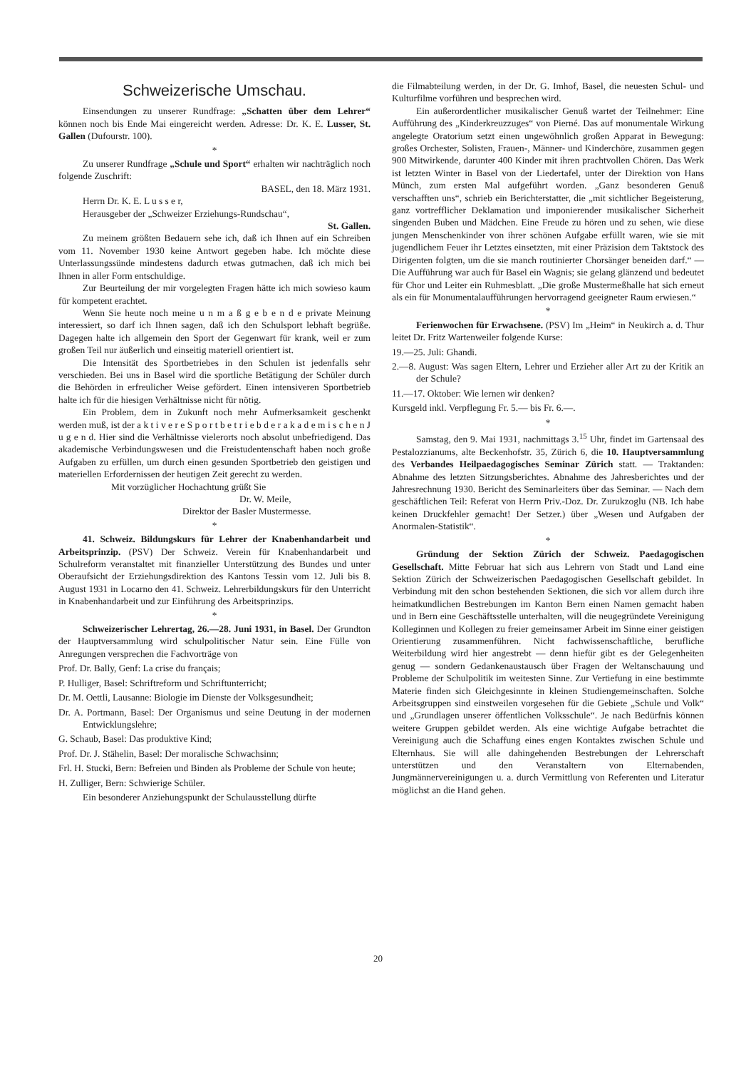Schweizerische Umschau.
Einsendungen zu unserer Rundfrage: „Schatten über dem Lehrer“ können noch bis Ende Mai eingereicht werden. Adresse: Dr. K. E. Lusser, St. Gallen (Dufourstr. 100).
*
Zu unserer Rundfrage „Schule und Sport“ erhalten wir nachträglich noch folgende Zuschrift:
BASEL, den 18. März 1931.
Herrn Dr. K. E. L u s s e r,
Herausgeber der „Schweizer Erziehungs-Rundschau“,
St. Gallen.
Zu meinem größten Bedauern sehe ich, daß ich Ihnen auf ein Schreiben vom 11. November 1930 keine Antwort gegeben habe. Ich möchte diese Unterlassungssünde mindestens dadurch etwas gutmachen, daß ich mich bei Ihnen in aller Form entschuldige.
Zur Beurteilung der mir vorgelegten Fragen hätte ich mich sowieso kaum für kompetent erachtet.
Wenn Sie heute noch meine u n m a ß g e b e n d e private Meinung interessiert, so darf ich Ihnen sagen, daß ich den Schulsport lebhaft begrüße. Dagegen halte ich allgemein den Sport der Gegenwart für krank, weil er zum großen Teil nur äußerlich und einseitig materiell orientiert ist.
Die Intensität des Sportbetriebes in den Schulen ist jedenfalls sehr verschieden. Bei uns in Basel wird die sportliche Betätigung der Schüler durch die Behörden in erfreulicher Weise gefördert. Einen intensiveren Sportbetrieb halte ich für die hiesigen Verhältnisse nicht für nötig.
Ein Problem, dem in Zukunft noch mehr Aufmerksamkeit geschenkt werden muß, ist der a k t i v e r e S p o r t b e t r i e b d e r a k a d e m i s c h e n J u g e n d. Hier sind die Verhältnisse vielerorts noch absolut unbefriedigend. Das akademische Verbindungswesen und die Freistudentenschaft haben noch große Aufgaben zu erfüllen, um durch einen gesunden Sportbetrieb den geistigen und materiellen Erfordernissen der heutigen Zeit gerecht zu werden.
Mit vorzüglicher Hochachtung grüßt Sie
Dr. W. Meile,
Direktor der Basler Mustermesse.
*
41. Schweiz. Bildungskurs für Lehrer der Knabenhandarbeit und Arbeitsprinzip. (PSV) Der Schweiz. Verein für Knabenhandarbeit und Schulreform veranstaltet mit finanzieller Unterstützung des Bundes und unter Oberaufsicht der Erziehungsdirektion des Kantons Tessin vom 12. Juli bis 8. August 1931 in Locarno den 41. Schweiz. Lehrerbildungskurs für den Unterricht in Knabenhandarbeit und zur Einführung des Arbeitsprinzips.
*
Schweizerischer Lehrertag, 26.—28. Juni 1931, in Basel. Der Grundton der Hauptversammlung wird schulpolitischer Natur sein. Eine Fülle von Anregungen versprechen die Fachvorträge von
Prof. Dr. Bally, Genf: La crise du français;
P. Hulliger, Basel: Schriftreform und Schriftunterricht;
Dr. M. Oettli, Lausanne: Biologie im Dienste der Volksgesundheit;
Dr. A. Portmann, Basel: Der Organismus und seine Deutung in der modernen Entwicklungslehre;
G. Schaub, Basel: Das produktive Kind;
Prof. Dr. J. Stähelin, Basel: Der moralische Schwachsinn;
Frl. H. Stucki, Bern: Befreien und Binden als Probleme der Schule von heute;
H. Zulliger, Bern: Schwierige Schüler.
Ein besonderer Anziehungspunkt der Schulausstellung dürfte
die Filmabteilung werden, in der Dr. G. Imhof, Basel, die neuesten Schul- und Kulturfilme vorführen und besprechen wird.
Ein außerordentlicher musikalischer Genuß wartet der Teilnehmer: Eine Aufführung des „Kinderkreuzzuges“ von Pierné. Das auf monumentale Wirkung angelegte Oratorium setzt einen ungewöhnlich großen Apparat in Bewegung: großes Orchester, Solisten, Frauen-, Männer- und Kinderchöre, zusammen gegen 900 Mitwirkende, darunter 400 Kinder mit ihren prachtvollen Chören. Das Werk ist letzten Winter in Basel von der Liedertafel, unter der Direktion von Hans Münch, zum ersten Mal aufgeführt worden. „Ganz besonderen Genuß verschafften uns“, schrieb ein Berichterstatter, die „mit sichtlicher Begeisterung, ganz vortrefflicher Deklamation und imponierender musikalischer Sicherheit singenden Buben und Mädchen. Eine Freude zu hören und zu sehen, wie diese jungen Menschenkinder von ihrer schönen Aufgabe erfüllt waren, wie sie mit jugendlichem Feuer ihr Letztes einsetzten, mit einer Präzision dem Taktstock des Dirigenten folgten, um die sie manch routinierter Chorsänger beneiden darf.“ — Die Aufführung war auch für Basel ein Wagnis; sie gelang glänzend und bedeutet für Chor und Leiter ein Ruhmesblatt. „Die große Mustermeßhalle hat sich erneut als ein für Monumentalaufführungen hervorragend geeigneter Raum erwiesen.“
*
Ferienwochen für Erwachsene. (PSV) Im „Heim“ in Neukirch a. d. Thur leitet Dr. Fritz Wartenweiler folgende Kurse:
19.—25. Juli: Ghandi.
2.—8. August: Was sagen Eltern, Lehrer und Erzieher aller Art zu der Kritik an der Schule?
11.—17. Oktober: Wie lernen wir denken?
Kursgeld inkl. Verpflegung Fr. 5.— bis Fr. 6.—.
*
Samstag, den 9. Mai 1931, nachmittags 3.<sup>15</sup> Uhr, findet im Gartensaal des Pestalozzianums, alte Beckenhofstr. 35, Zürich 6, die 10. Hauptversammlung des Verbandes Heilpaedagogisches Seminar Zürich statt. — Traktanden: Abnahme des letzten Sitzungsberichtes. Abnahme des Jahresberichtes und der Jahresrechnung 1930. Bericht des Seminarleiters über das Seminar. — Nach dem geschäftlichen Teil: Referat von Herrn Priv.-Doz. Dr. Zurukzoglu (NB. Ich habe keinen Druckfehler gemacht! Der Setzer.) über „Wesen und Aufgaben der Anormalen-Statistik“.
*
Gründung der Sektion Zürich der Schweiz. Paedagogischen Gesellschaft. Mitte Februar hat sich aus Lehrern von Stadt und Land eine Sektion Zürich der Schweizerischen Paedagogischen Gesellschaft gebildet. In Verbindung mit den schon bestehenden Sektionen, die sich vor allem durch ihre heimatkundlichen Bestrebungen im Kanton Bern einen Namen gemacht haben und in Bern eine Geschäftsstelle unterhalten, will die neugegründete Vereinigung Kolleginnen und Kollegen zu freier gemeinsamer Arbeit im Sinne einer geistigen Orientierung zusammenführen. Nicht fachwissenschaftliche, berufliche Weiterbildung wird hier angestrebt — denn hiefür gibt es der Gelegenheiten genug — sondern Gedankenaustausch über Fragen der Weltanschauung und Probleme der Schulpolitik im weitesten Sinne. Zur Vertiefung in eine bestimmte Materie finden sich Gleichgesinnte in kleinen Studiengemeinschaften. Solche Arbeitsgruppen sind einstweilen vorgesehen für die Gebiete „Schule und Volk“ und „Grundlagen unserer öffentlichen Volksschule“. Je nach Bedürfnis können weitere Gruppen gebildet werden. Als eine wichtige Aufgabe betrachtet die Vereinigung auch die Schaffung eines engen Kontaktes zwischen Schule und Elternhaus. Sie will alle dahingehenden Bestrebungen der Lehrerschaft unterstützen und den Veranstaltern von Elternabenden, Jungmännervereinigungen u. a. durch Vermittlung von Referenten und Literatur möglichst an die Hand gehen.
20